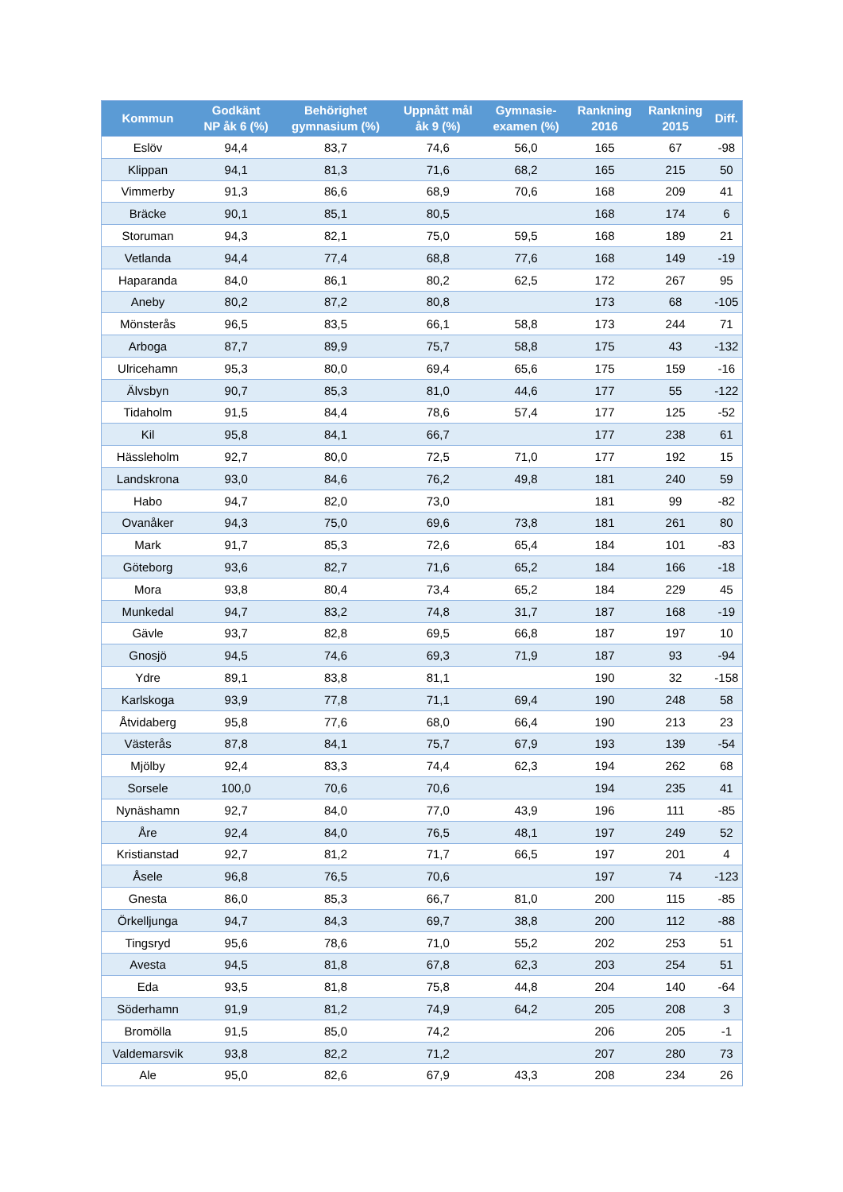| Kommun | Godkänt NP åk 6 (%) | Behörighet gymnasium (%) | Uppnått mål åk 9 (%) | Gymnasie- examen (%) | Rankning 2016 | Rankning 2015 | Diff. |
| --- | --- | --- | --- | --- | --- | --- | --- |
| Eslöv | 94,4 | 83,7 | 74,6 | 56,0 | 165 | 67 | -98 |
| Klippan | 94,1 | 81,3 | 71,6 | 68,2 | 165 | 215 | 50 |
| Vimmerby | 91,3 | 86,6 | 68,9 | 70,6 | 168 | 209 | 41 |
| Bräcke | 90,1 | 85,1 | 80,5 | | 168 | 174 | 6 |
| Storuman | 94,3 | 82,1 | 75,0 | 59,5 | 168 | 189 | 21 |
| Vetlanda | 94,4 | 77,4 | 68,8 | 77,6 | 168 | 149 | -19 |
| Haparanda | 84,0 | 86,1 | 80,2 | 62,5 | 172 | 267 | 95 |
| Aneby | 80,2 | 87,2 | 80,8 | | 173 | 68 | -105 |
| Mönsterås | 96,5 | 83,5 | 66,1 | 58,8 | 173 | 244 | 71 |
| Arboga | 87,7 | 89,9 | 75,7 | 58,8 | 175 | 43 | -132 |
| Ulricehamn | 95,3 | 80,0 | 69,4 | 65,6 | 175 | 159 | -16 |
| Älvsbyn | 90,7 | 85,3 | 81,0 | 44,6 | 177 | 55 | -122 |
| Tidaholm | 91,5 | 84,4 | 78,6 | 57,4 | 177 | 125 | -52 |
| Kil | 95,8 | 84,1 | 66,7 | | 177 | 238 | 61 |
| Hässleholm | 92,7 | 80,0 | 72,5 | 71,0 | 177 | 192 | 15 |
| Landskrona | 93,0 | 84,6 | 76,2 | 49,8 | 181 | 240 | 59 |
| Habo | 94,7 | 82,0 | 73,0 | | 181 | 99 | -82 |
| Ovanåker | 94,3 | 75,0 | 69,6 | 73,8 | 181 | 261 | 80 |
| Mark | 91,7 | 85,3 | 72,6 | 65,4 | 184 | 101 | -83 |
| Göteborg | 93,6 | 82,7 | 71,6 | 65,2 | 184 | 166 | -18 |
| Mora | 93,8 | 80,4 | 73,4 | 65,2 | 184 | 229 | 45 |
| Munkedal | 94,7 | 83,2 | 74,8 | 31,7 | 187 | 168 | -19 |
| Gävle | 93,7 | 82,8 | 69,5 | 66,8 | 187 | 197 | 10 |
| Gnosjö | 94,5 | 74,6 | 69,3 | 71,9 | 187 | 93 | -94 |
| Ydre | 89,1 | 83,8 | 81,1 | | 190 | 32 | -158 |
| Karlskoga | 93,9 | 77,8 | 71,1 | 69,4 | 190 | 248 | 58 |
| Åtvidaberg | 95,8 | 77,6 | 68,0 | 66,4 | 190 | 213 | 23 |
| Västerås | 87,8 | 84,1 | 75,7 | 67,9 | 193 | 139 | -54 |
| Mjölby | 92,4 | 83,3 | 74,4 | 62,3 | 194 | 262 | 68 |
| Sorsele | 100,0 | 70,6 | 70,6 | | 194 | 235 | 41 |
| Nynäshamn | 92,7 | 84,0 | 77,0 | 43,9 | 196 | 111 | -85 |
| Åre | 92,4 | 84,0 | 76,5 | 48,1 | 197 | 249 | 52 |
| Kristianstad | 92,7 | 81,2 | 71,7 | 66,5 | 197 | 201 | 4 |
| Åsele | 96,8 | 76,5 | 70,6 | | 197 | 74 | -123 |
| Gnesta | 86,0 | 85,3 | 66,7 | 81,0 | 200 | 115 | -85 |
| Örkelljunga | 94,7 | 84,3 | 69,7 | 38,8 | 200 | 112 | -88 |
| Tingsryd | 95,6 | 78,6 | 71,0 | 55,2 | 202 | 253 | 51 |
| Avesta | 94,5 | 81,8 | 67,8 | 62,3 | 203 | 254 | 51 |
| Eda | 93,5 | 81,8 | 75,8 | 44,8 | 204 | 140 | -64 |
| Söderhamn | 91,9 | 81,2 | 74,9 | 64,2 | 205 | 208 | 3 |
| Bromölla | 91,5 | 85,0 | 74,2 | | 206 | 205 | -1 |
| Valdemarsvik | 93,8 | 82,2 | 71,2 | | 207 | 280 | 73 |
| Ale | 95,0 | 82,6 | 67,9 | 43,3 | 208 | 234 | 26 |